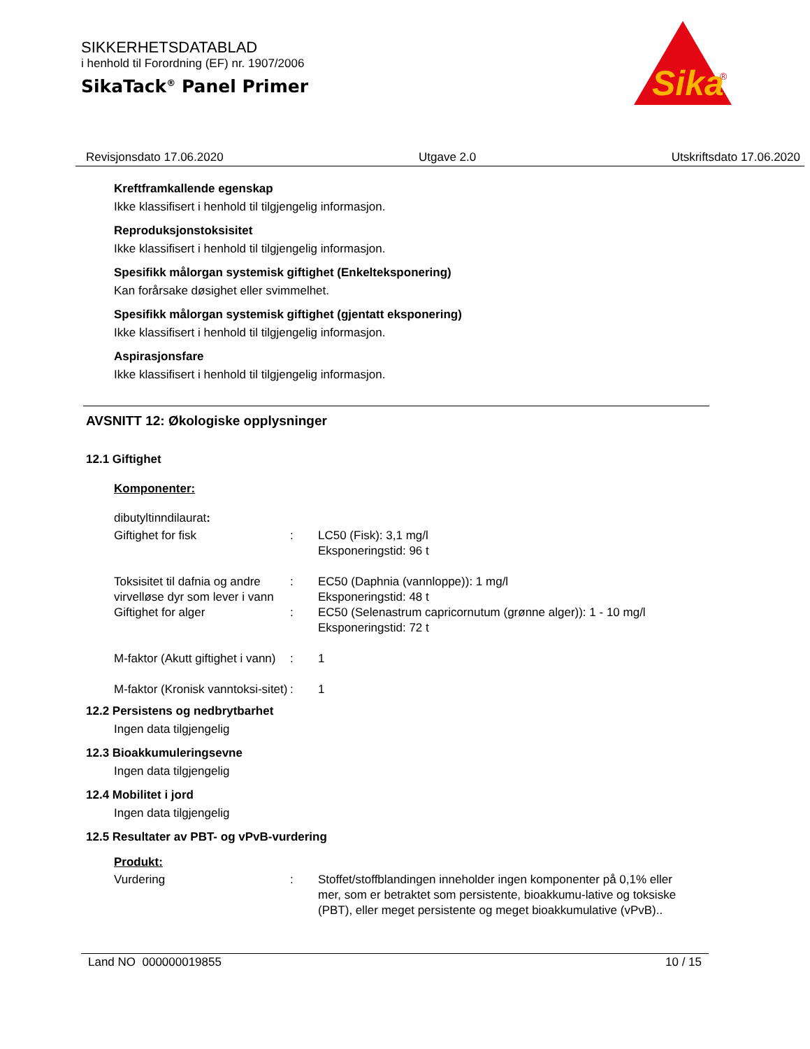SIKKERHETSDATABLAD
i henhold til Forordning (EF) nr. 1907/2006
SikaTack<sup>®</sup> Panel Primer
Sika
®
Revisjonsdato 17.06.2020 Utgave 2.0 Utskriftsdato 17.06.2020
Kreftframkallende egenskap
Ikke klassifisert i henhold til tilgjengelig informasjon.
Reproduksjonstoksisitet
Ikke klassifisert i henhold til tilgjengelig informasjon.
Spesifikk målorgan systemisk giftighet (Enkelteksponering)
Kan forårsake døsighet eller svimmelhet.
Spesifikk målorgan systemisk giftighet (gjentatt eksponering)
Ikke klassifisert i henhold til tilgjengelig informasjon.
Aspirasjonsfare
Ikke klassifisert i henhold til tilgjengelig informasjon.
AVSNITT 12: Økologiske opplysninger
12.1 Giftighet
Komponenter:
dibutyltinndilaurat:
| Giftighet for fisk | : | LC50 (Fisk): 3,1 mg/l Eksponeringstid: 96 t |
| Toksisitet til dafnia og andre virvelløse dyr som lever i vann | : | EC50 (Daphnia (vannloppe)): 1 mg/l Eksponeringstid: 48 t |
| Giftighet for alger | : | EC50 (Selenastrum capricornutum (grønne alger)): 1 - 10 mg/l Eksponeringstid: 72 t |
| M-faktor (Akutt giftighet i vann) | : | 1 |
| M-faktor (Kronisk vanntoksi-sitet) | : | 1 |
12.2 Persistens og nedbrytbarhet
Ingen data tilgjengelig
12.3 Bioakkumuleringsevne
Ingen data tilgjengelig
12.4 Mobilitet i jord
Ingen data tilgjengelig
12.5 Resultater av PBT- og vPvB-vurdering
Produkt:
| Vurdering | : | Stoffet/stoffblandingen inneholder ingen komponenter på 0,1% eller mer, som er betraktet som persistente, bioakkumu-lative og toksiske (PBT), eller meget persistente og meget bioakkumulative (vPvB).. |
Land NO 000000019855 10 / 15